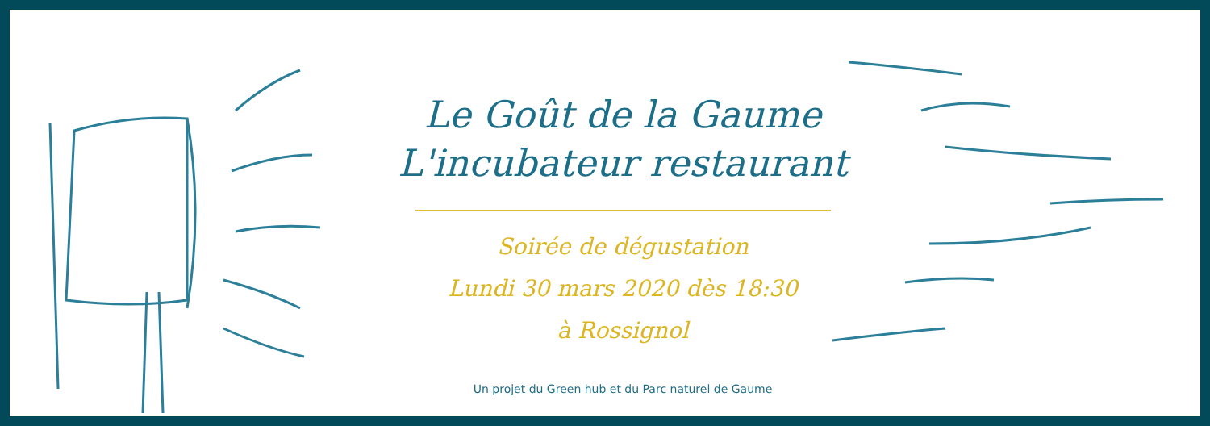Le Goût de la Gaume
L'incubateur restaurant
Soirée de dégustation
Lundi 30 mars 2020 dès 18:30
à Rossignol
Un projet du Green hub et du Parc naturel de Gaume